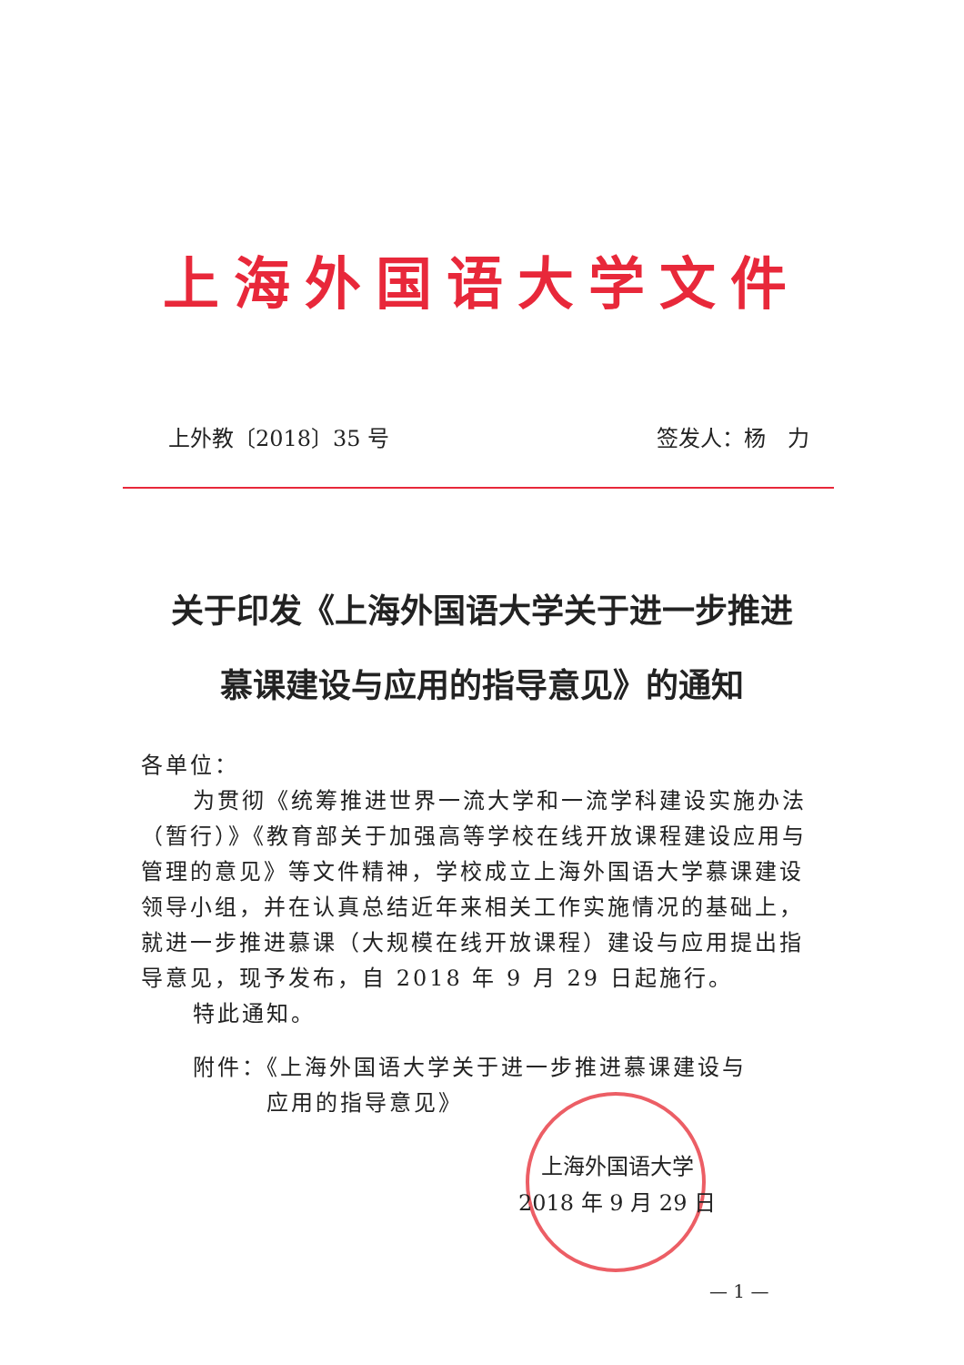上海外国语大学文件
上外教〔2018〕35 号 签发人：杨　力
关于印发《上海外国语大学关于进一步推进
慕课建设与应用的指导意见》的通知
各单位：
为贯彻《统筹推进世界一流大学和一流学科建设实施办法（暂行）》《教育部关于加强高等学校在线开放课程建设应用与管理的意见》等文件精神，学校成立上海外国语大学慕课建设领导小组，并在认真总结近年来相关工作实施情况的基础上，就进一步推进慕课（大规模在线开放课程）建设与应用提出指导意见，现予发布，自 2018 年 9 月 29 日起施行。
特此通知。
附件：《上海外国语大学关于进一步推进慕课建设与
　　　应用的指导意见》
上海外国语大学
2018 年 9 月 29 日
— 1 —